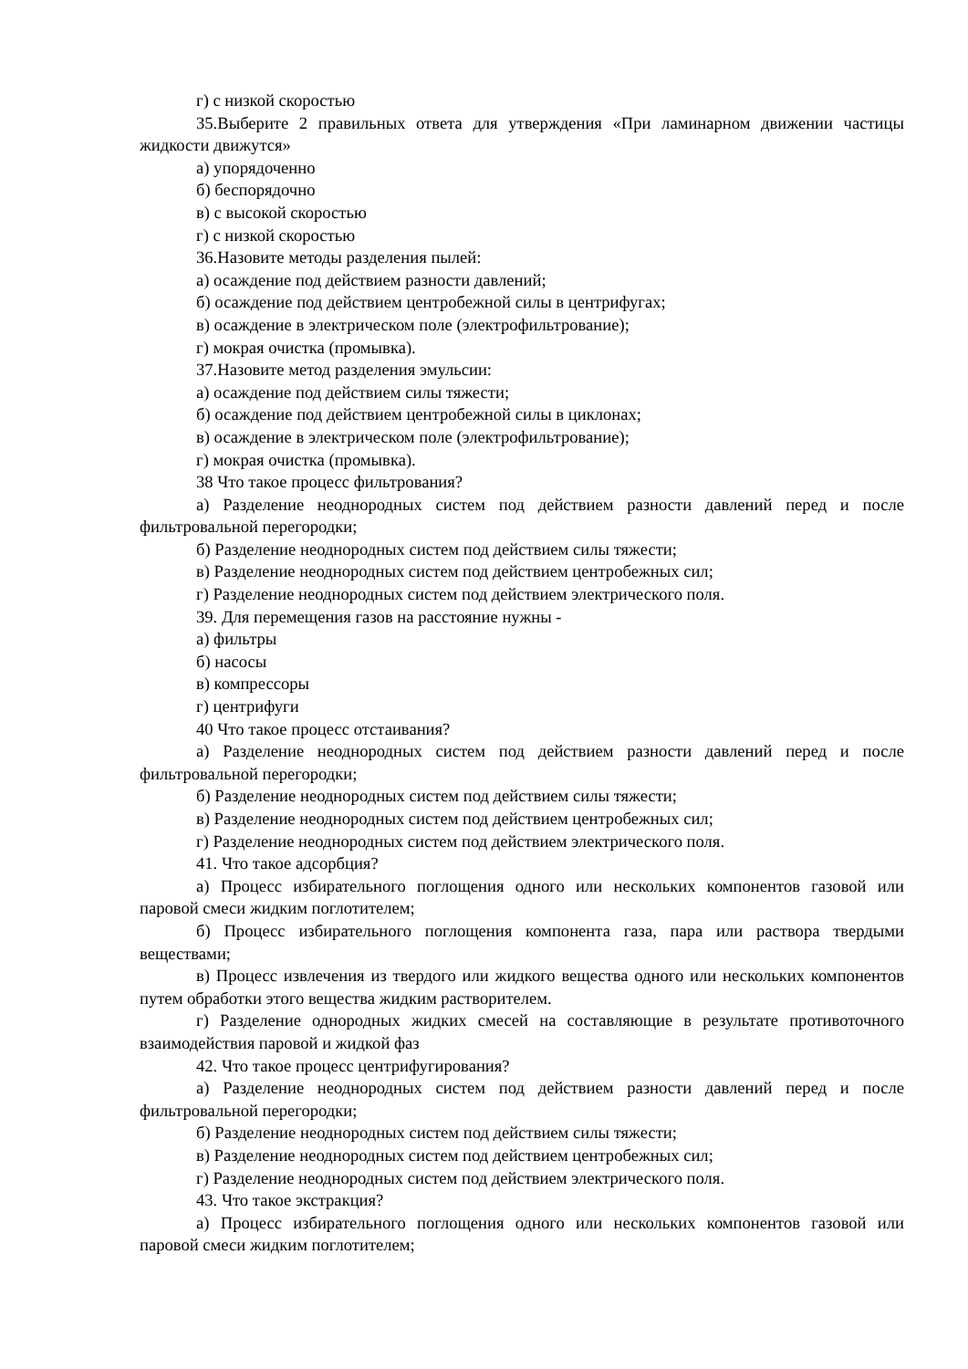г) с низкой скоростью
35.Выберите 2 правильных ответа для утверждения «При ламинарном движении частицы жидкости движутся»
а) упорядоченно
б) беспорядочно
в) с высокой скоростью
г) с низкой скоростью
36.Назовите методы разделения пылей:
а) осаждение под действием разности давлений;
б) осаждение под действием центробежной силы в центрифугах;
в) осаждение в электрическом поле (электрофильтрование);
г) мокрая очистка (промывка).
37.Назовите метод разделения эмульсии:
а) осаждение под действием силы тяжести;
б) осаждение под действием центробежной силы в циклонах;
в) осаждение в электрическом поле (электрофильтрование);
г) мокрая очистка (промывка).
38 Что такое процесс фильтрования?
а) Разделение неоднородных систем под действием разности давлений перед и после фильтровальной перегородки;
б) Разделение неоднородных систем под действием силы тяжести;
в) Разделение неоднородных систем под действием центробежных сил;
г) Разделение неоднородных систем под действием электрического поля.
39. Для перемещения газов на расстояние нужны -
а) фильтры
б) насосы
в) компрессоры
г) центрифуги
40 Что такое процесс отстаивания?
а) Разделение неоднородных систем под действием разности давлений перед и после фильтровальной перегородки;
б) Разделение неоднородных систем под действием силы тяжести;
в) Разделение неоднородных систем под действием центробежных сил;
г) Разделение неоднородных систем под действием электрического поля.
41. Что такое адсорбция?
а) Процесс избирательного поглощения одного или нескольких компонентов газовой или паровой смеси жидким поглотителем;
б) Процесс избирательного поглощения компонента газа, пара или раствора твердыми веществами;
в) Процесс извлечения из твердого или жидкого вещества одного или нескольких компонентов путем обработки этого вещества жидким растворителем.
г) Разделение однородных жидких смесей на составляющие в результате противоточного взаимодействия паровой и жидкой фаз
42. Что такое процесс центрифугирования?
а) Разделение неоднородных систем под действием разности давлений перед и после фильтровальной перегородки;
б) Разделение неоднородных систем под действием силы тяжести;
в) Разделение неоднородных систем под действием центробежных сил;
г) Разделение неоднородных систем под действием электрического поля.
43. Что такое экстракция?
а) Процесс избирательного поглощения одного или нескольких компонентов газовой или паровой смеси жидким поглотителем;